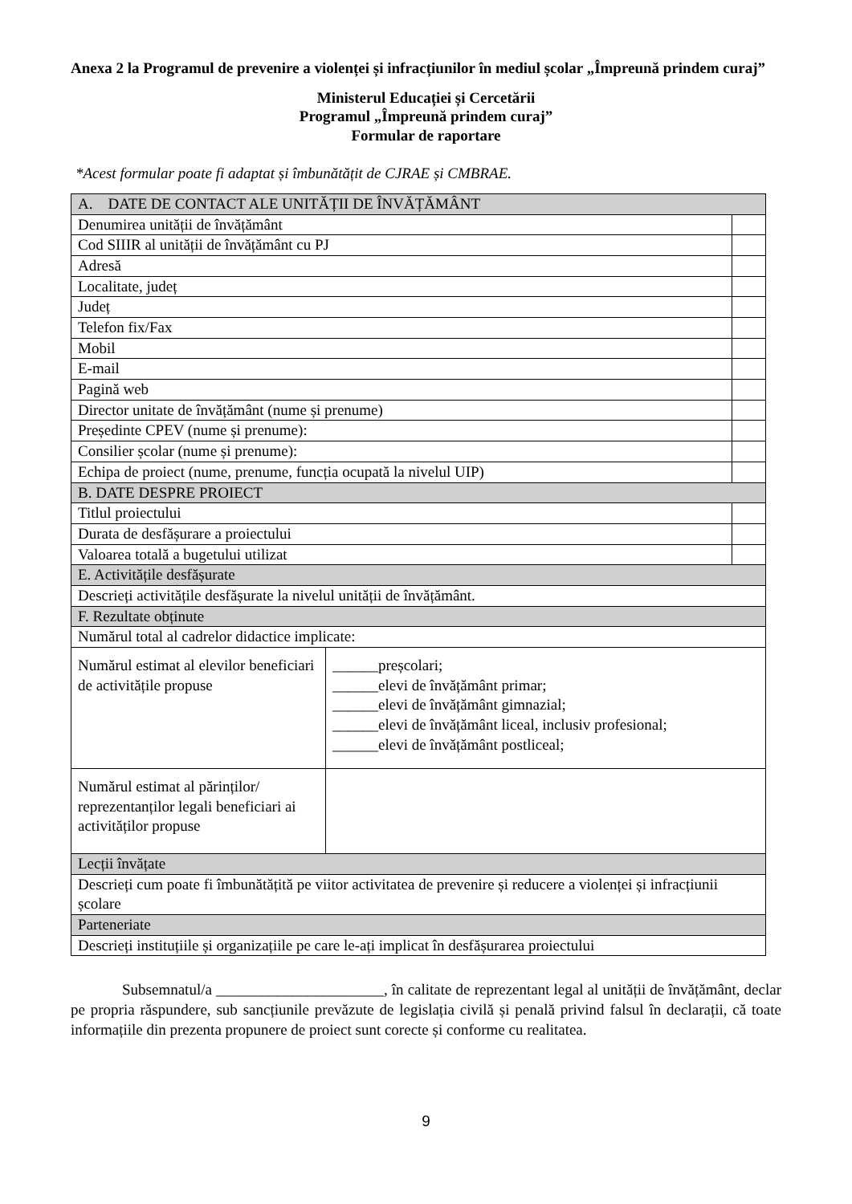Anexa 2 la Programul de prevenire a violenței și infracțiunilor în mediul școlar „Împreună prindem curaj”
Ministerul Educației și Cercetării
Programul „Împreună prindem curaj”
Formular de raportare
*Acest formular poate fi adaptat și îmbunătățit de CJRAE și CMBRAE.
| A. DATE DE CONTACT ALE UNITĂȚII DE ÎNVĂȚĂMÂNT | | |
| Denumirea unității de învățământ | | |
| Cod SIIIR al unității de învățământ cu PJ | | |
| Adresă | | |
| Localitate, județ | | |
| Județ | | |
| Telefon fix/Fax | | |
| Mobil | | |
| E-mail | | |
| Pagină web | | |
| Director unitate de învățământ (nume și prenume) | | |
| Președinte CPEV (nume și prenume): | | |
| Consilier școlar (nume și prenume): | | |
| Echipa de proiect (nume, prenume, funcția ocupată la nivelul UIP) | | |
| B. DATE DESPRE PROIECT | | |
| Titlul proiectului | | |
| Durata de desfășurare a proiectului | | |
| Valoarea totală a bugetului utilizat | | |
| E. Activitățile desfășurate | | |
| Descrieți activitățile desfășurate la nivelul unității de învățământ. | | |
| F. Rezultate obținute | | |
| Numărul total al cadrelor didactice implicate: | | |
| Numărul estimat al elevilor beneficiari de activitățile propuse | ______preșcolari; ______elevi de învățământ primar; ______elevi de învățământ gimnazial; ______elevi de învățământ liceal, inclusiv profesional; ______elevi de învățământ postliceal; | |
| Numărul estimat al părinților/ reprezentanților legali beneficiari ai activităților propuse | | |
| Lecții învățate | | |
| Descrieți cum poate fi îmbunătățită pe viitor activitatea de prevenire și reducere a violenței și infracțiunii școlare | | |
| Parteneriate | | |
| Descrieți instituțiile și organizațiile pe care le-ați implicat în desfășurarea proiectului | | |
Subsemnatul/a ______________________, în calitate de reprezentant legal al unității de învățământ, declar pe propria răspundere, sub sancțiunile prevăzute de legislația civilă și penală privind falsul în declarații, că toate informațiile din prezenta propunere de proiect sunt corecte și conforme cu realitatea.
9